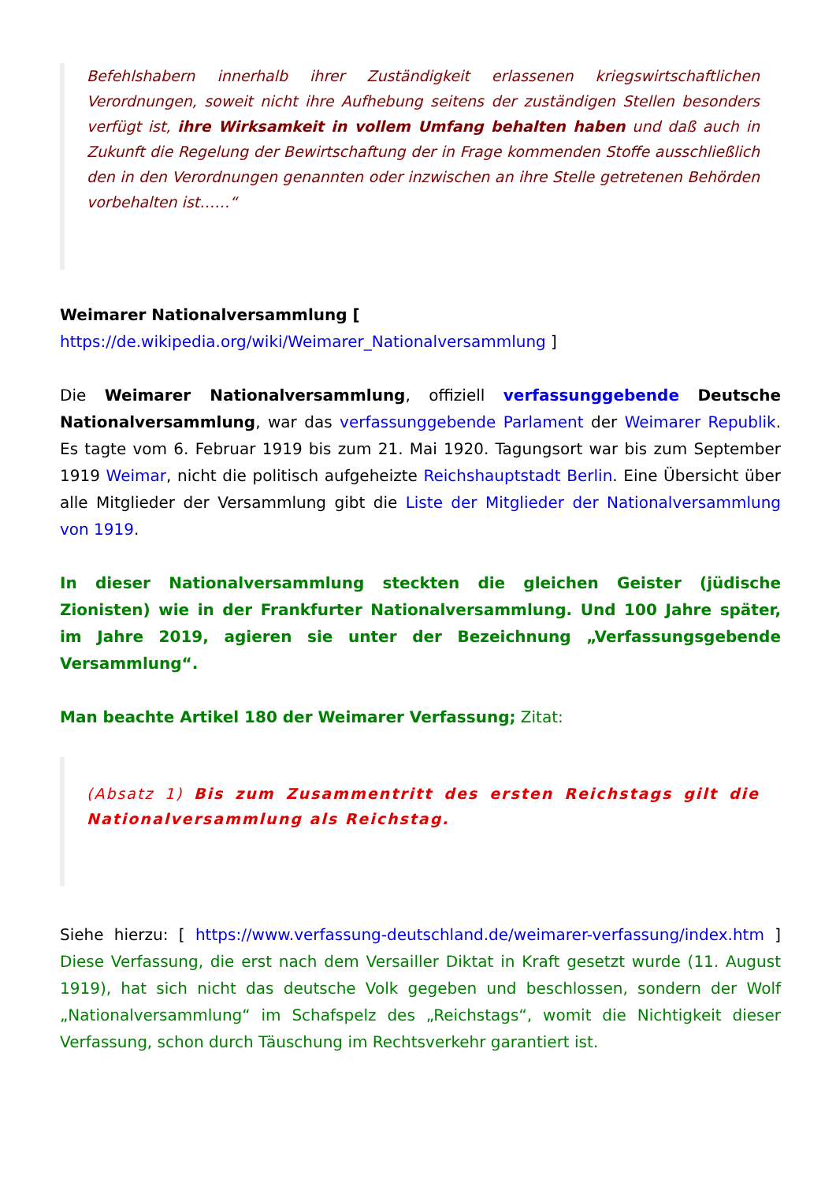Befehlshabern innerhalb ihrer Zuständigkeit erlassenen kriegswirtschaftlichen Verordnungen, soweit nicht ihre Aufhebung seitens der zuständigen Stellen besonders verfügt ist, ihre Wirksamkeit in vollem Umfang behalten haben und daß auch in Zukunft die Regelung der Bewirtschaftung der in Frage kommenden Stoffe ausschließlich den in den Verordnungen genannten oder inzwischen an ihre Stelle getretenen Behörden vorbehalten ist……“
Weimarer Nationalversammlung [
https://de.wikipedia.org/wiki/Weimarer_Nationalversammlung ]
Die Weimarer Nationalversammlung, offiziell verfassunggebende Deutsche Nationalversammlung, war das verfassunggebende Parlament der Weimarer Republik. Es tagte vom 6. Februar 1919 bis zum 21. Mai 1920. Tagungsort war bis zum September 1919 Weimar, nicht die politisch aufgeheizte Reichshauptstadt Berlin. Eine Übersicht über alle Mitglieder der Versammlung gibt die Liste der Mitglieder der Nationalversammlung von 1919.
In dieser Nationalversammlung steckten die gleichen Geister (jüdische Zionisten) wie in der Frankfurter Nationalversammlung. Und 100 Jahre später, im Jahre 2019, agieren sie unter der Bezeichnung „Verfassungsgebende Versammlung“.
Man beachte Artikel 180 der Weimarer Verfassung; Zitat:
(Absatz 1) Bis zum Zusammentritt des ersten Reichstags gilt die Nationalversammlung als Reichstag.
Siehe hierzu: [ https://www.verfassung-deutschland.de/weimarer-verfassung/index.htm ] Diese Verfassung, die erst nach dem Versailler Diktat in Kraft gesetzt wurde (11. August 1919), hat sich nicht das deutsche Volk gegeben und beschlossen, sondern der Wolf „Nationalversammlung“ im Schafspelz des „Reichstags“, womit die Nichtigkeit dieser Verfassung, schon durch Täuschung im Rechtsverkehr garantiert ist.